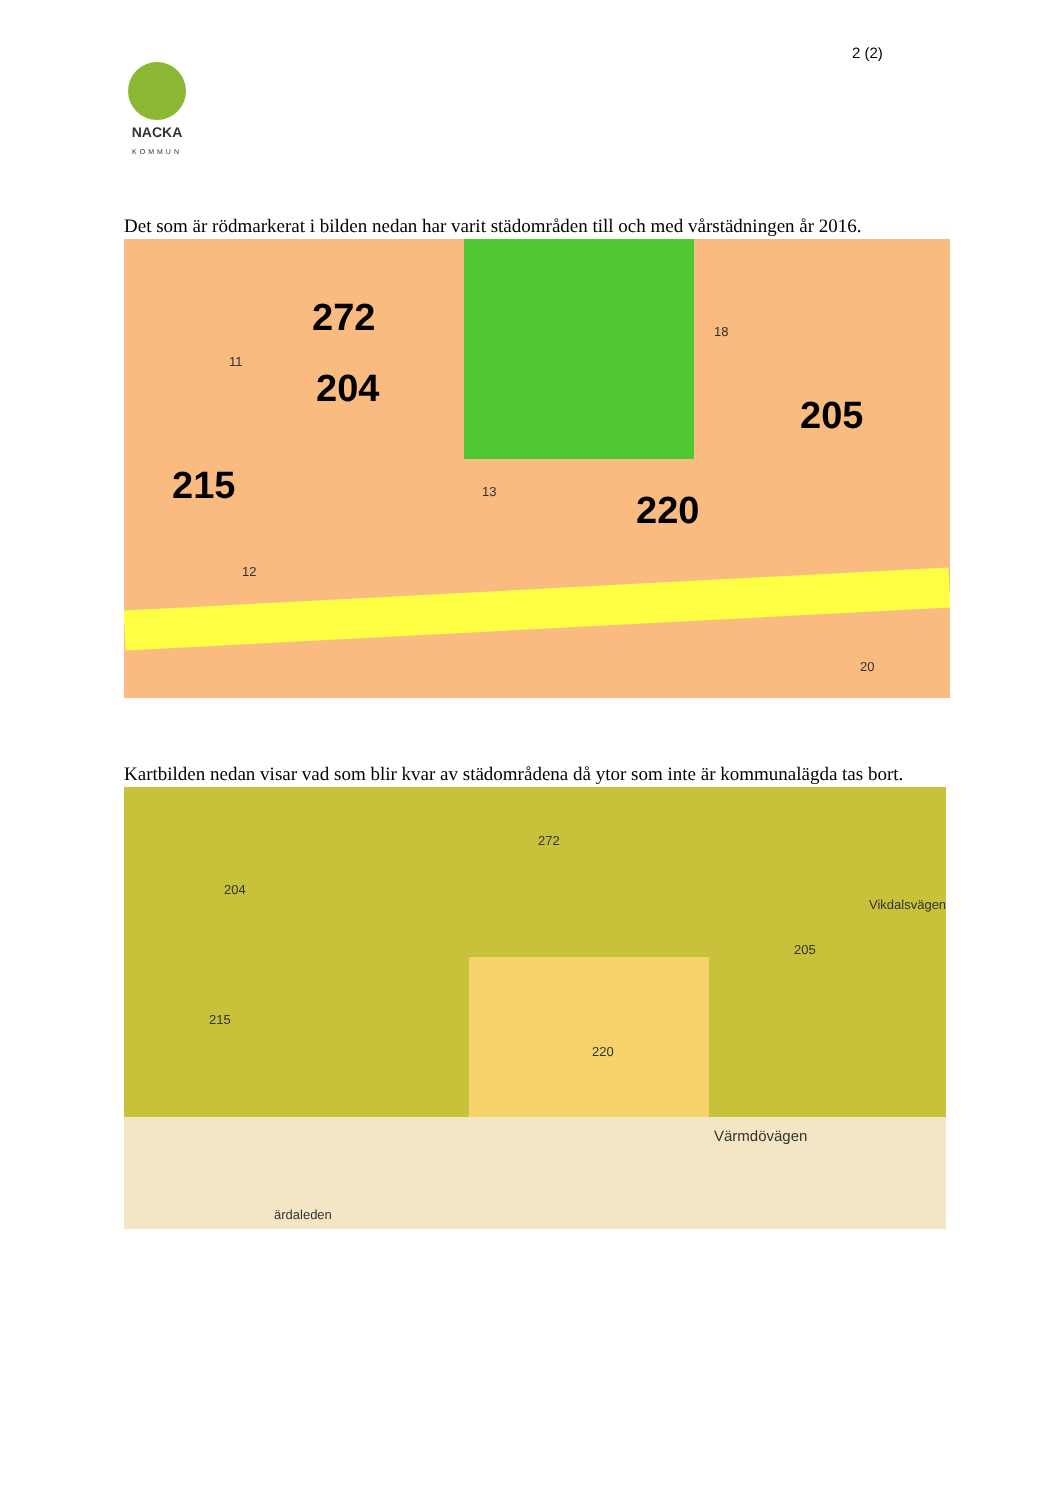2 (2)
NACKA
KOMMUN
Det som är rödmarkerat i bilden nedan har varit städområden till och med vårstädningen år 2016.
272
204
205
215
220
11
18
13
12
20
Kartbilden nedan visar vad som blir kvar av städområdena då ytor som inte är kommunalägda tas bort.
272
204
205
215
220
Värmdövägen
Vikdalsvägen
ärdaleden